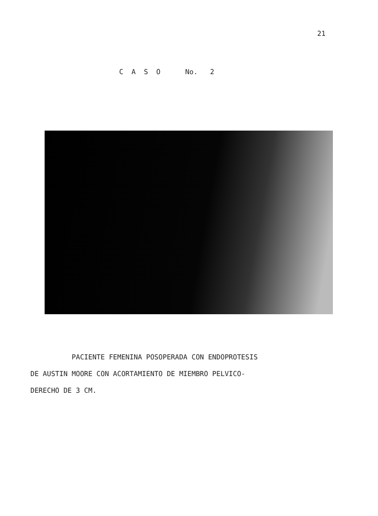21
C A S O No. 2
PACIENTE FEMENINA POSOPERADA CON ENDOPROTESIS
DE AUSTIN MOORE CON ACORTAMIENTO DE MIEMBRO PELVICO-
DERECHO DE 3 CM.